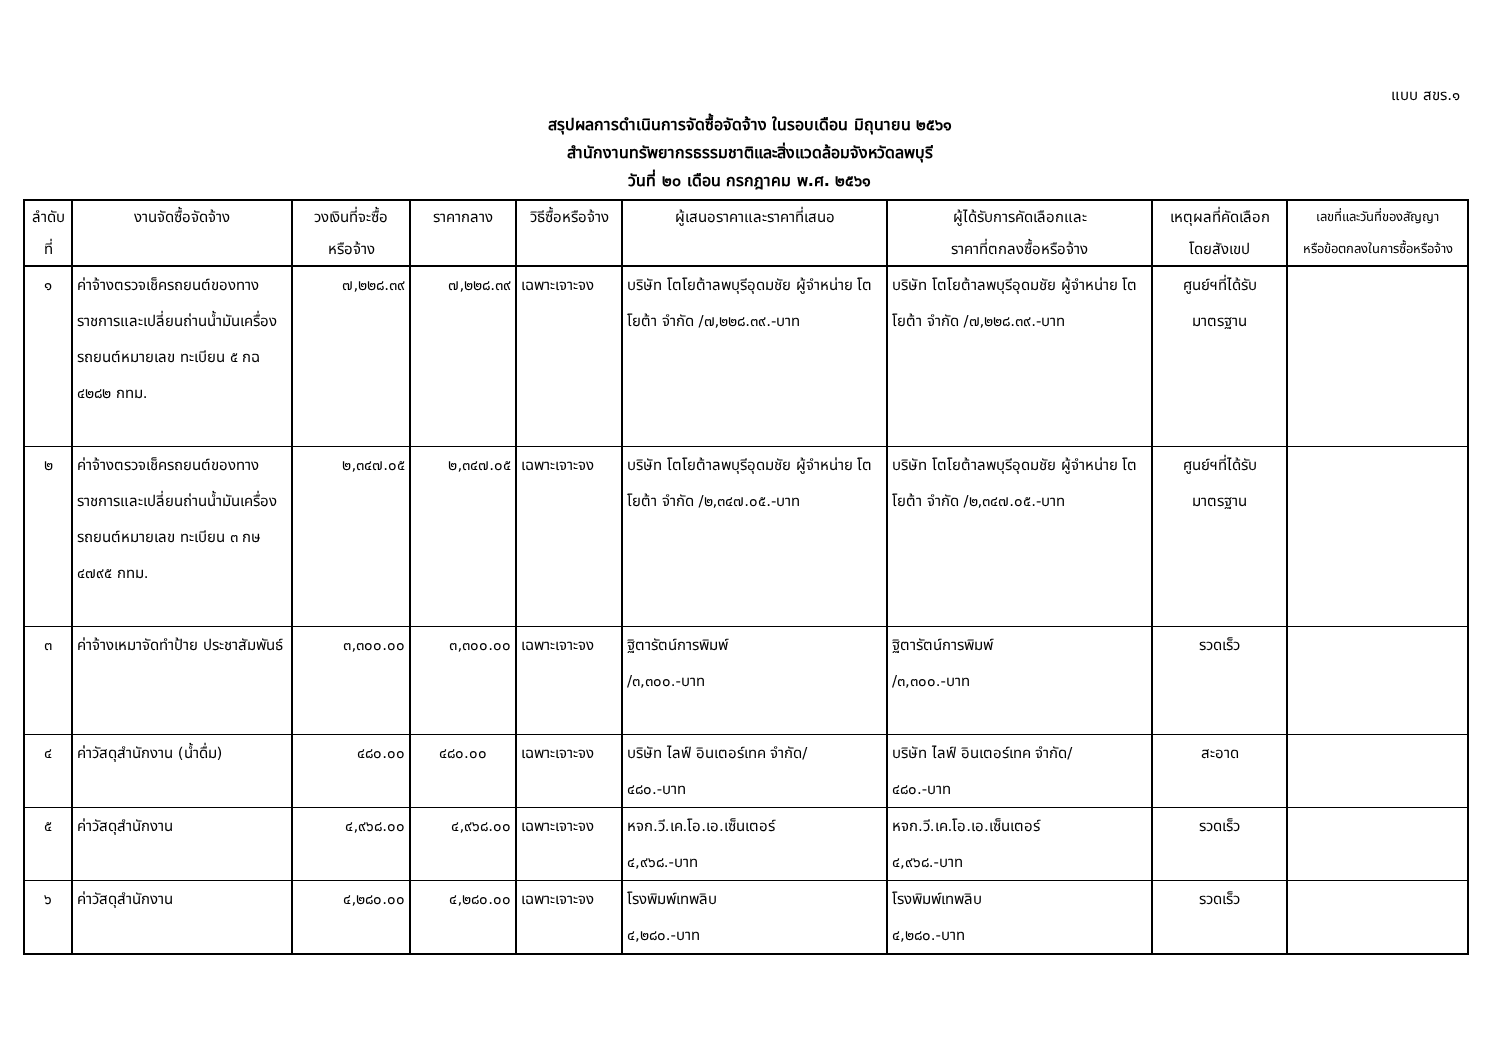แบบ สขร.๑
สรุปผลการดำเนินการจัดซื้อจัดจ้าง ในรอบเดือน มิถุนายน ๒๕๖๑
สำนักงานทรัพยากรธรรมชาติและสิ่งแวดล้อมจังหวัดลพบุรี
วันที่ ๒๐ เดือน กรกฎาคม พ.ศ. ๒๕๖๑
| ลำดับ ที่ | งานจัดซื้อจัดจ้าง | วงเงินที่จะซื้อ หรือจ้าง | ราคากลาง | วิธีซื้อหรือจ้าง | ผู้เสนอราคาและราคาที่เสนอ | ผู้ได้รับการคัดเลือกและ ราคาที่ตกลงซื้อหรือจ้าง | เหตุผลที่คัดเลือก โดยสังเขป | เลขที่และวันที่ของสัญญา หรือข้อตกลงในการซื้อหรือจ้าง |
| --- | --- | --- | --- | --- | --- | --- | --- | --- |
| ๑ | ค่าจ้างตรวจเช็ครถยนต์ของทางราชการและเปลี่ยนถ่านน้ำมันเครื่อง รถยนต์หมายเลข ทะเบียน ๕ กฉ ๔๒๘๒ กทม. | ๗,๒๒๘.๓๙ | ๗,๒๒๘.๓๙ | เฉพาะเจาะจง | บริษัท โตโยต้าลพบุรีอุดมชัย ผู้จำหน่าย โตโยต้า จำกัด /๗,๒๒๘.๓๙.-บาท | บริษัท โตโยต้าลพบุรีอุดมชัย ผู้จำหน่าย โตโยต้า จำกัด /๗,๒๒๘.๓๙.-บาท | ศูนย์ฯที่ได้รับ มาตรฐาน | |
| ๒ | ค่าจ้างตรวจเช็ครถยนต์ของทางราชการและเปลี่ยนถ่านน้ำมันเครื่อง รถยนต์หมายเลข ทะเบียน ๓ กษ ๔๗๙๕ กทม. | ๒,๓๔๗.๐๕ | ๒,๓๔๗.๐๕ | เฉพาะเจาะจง | บริษัท โตโยต้าลพบุรีอุดมชัย ผู้จำหน่าย โตโยต้า จำกัด /๒,๓๔๗.๐๕.-บาท | บริษัท โตโยต้าลพบุรีอุดมชัย ผู้จำหน่าย โตโยต้า จำกัด /๒,๓๔๗.๐๕.-บาท | ศูนย์ฯที่ได้รับ มาตรฐาน | |
| ๓ | ค่าจ้างเหมาจัดทำป้าย ประชาสัมพันธ์ | ๓,๓๐๐.๐๐ | ๓,๓๐๐.๐๐ | เฉพาะเจาะจง | ฐิตารัตน์การพิมพ์ /๓,๓๐๐.-บาท | ฐิตารัตน์การพิมพ์ /๓,๓๐๐.-บาท | รวดเร็ว | |
| ๔ | ค่าวัสดุสำนักงาน (น้ำดื่ม) | ๔๘๐.๐๐ | ๔๘๐.๐๐ | เฉพาะเจาะจง | บริษัท ไลฟ์ อินเตอร์เทค จำกัด/ ๔๘๐.-บาท | บริษัท ไลฟ์ อินเตอร์เทค จำกัด/ ๔๘๐.-บาท | สะอาด | |
| ๕ | ค่าวัสดุสำนักงาน | ๔,๙๖๘.๐๐ | ๔,๙๖๘.๐๐ | เฉพาะเจาะจง | หจก.วี.เค.โอ.เอ.เซ็นเตอร์ ๔,๙๖๘.-บาท | หจก.วี.เค.โอ.เอ.เซ็นเตอร์ ๔,๙๖๘.-บาท | รวดเร็ว | |
| ๖ | ค่าวัสดุสำนักงาน | ๔,๒๘๐.๐๐ | ๔,๒๘๐.๐๐ | เฉพาะเจาะจง | โรงพิมพ์เทพลิบ ๔,๒๘๐.-บาท | โรงพิมพ์เทพลิบ ๔,๒๘๐.-บาท | รวดเร็ว | |